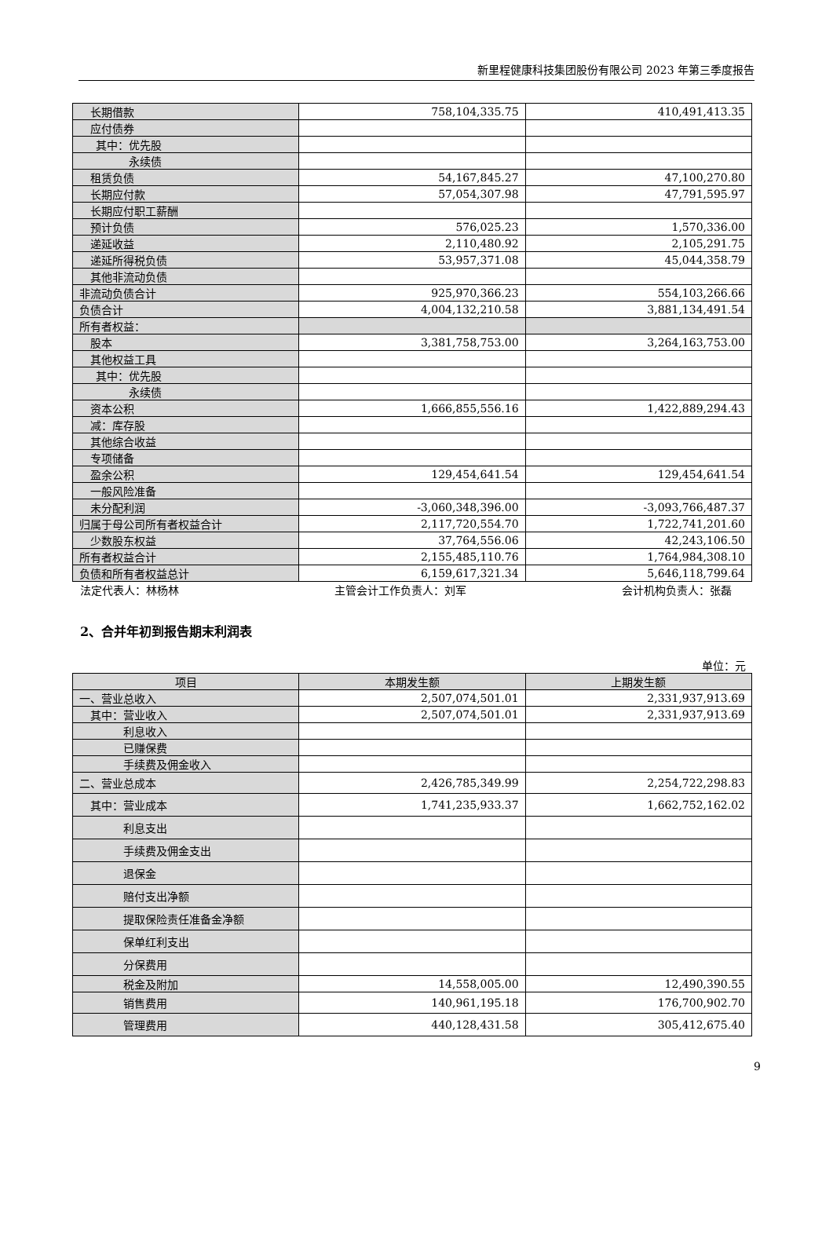新里程健康科技集团股份有限公司 2023 年第三季度报告
| 长期借款 | 758,104,335.75 | 410,491,413.35 |
| 应付债券 | | |
| 其中：优先股 | | |
| 永续债 | | |
| 租赁负债 | 54,167,845.27 | 47,100,270.80 |
| 长期应付款 | 57,054,307.98 | 47,791,595.97 |
| 长期应付职工薪酬 | | |
| 预计负债 | 576,025.23 | 1,570,336.00 |
| 递延收益 | 2,110,480.92 | 2,105,291.75 |
| 递延所得税负债 | 53,957,371.08 | 45,044,358.79 |
| 其他非流动负债 | | |
| 非流动负债合计 | 925,970,366.23 | 554,103,266.66 |
| 负债合计 | 4,004,132,210.58 | 3,881,134,491.54 |
| 所有者权益： | | |
| 股本 | 3,381,758,753.00 | 3,264,163,753.00 |
| 其他权益工具 | | |
| 其中：优先股 | | |
| 永续债 | | |
| 资本公积 | 1,666,855,556.16 | 1,422,889,294.43 |
| 减：库存股 | | |
| 其他综合收益 | | |
| 专项储备 | | |
| 盈余公积 | 129,454,641.54 | 129,454,641.54 |
| 一般风险准备 | | |
| 未分配利润 | -3,060,348,396.00 | -3,093,766,487.37 |
| 归属于母公司所有者权益合计 | 2,117,720,554.70 | 1,722,741,201.60 |
| 少数股东权益 | 37,764,556.06 | 42,243,106.50 |
| 所有者权益合计 | 2,155,485,110.76 | 1,764,984,308.10 |
| 负债和所有者权益总计 | 6,159,617,321.34 | 5,646,118,799.64 |
法定代表人：林杨林 主管会计工作负责人：刘军 会计机构负责人：张磊
2、合并年初到报告期末利润表
单位：元
| 项目 | 本期发生额 | 上期发生额 |
| --- | --- | --- |
| 一、营业总收入 | 2,507,074,501.01 | 2,331,937,913.69 |
| 其中：营业收入 | 2,507,074,501.01 | 2,331,937,913.69 |
| 利息收入 | | |
| 已赚保费 | | |
| 手续费及佣金收入 | | |
| 二、营业总成本 | 2,426,785,349.99 | 2,254,722,298.83 |
| 其中：营业成本 | 1,741,235,933.37 | 1,662,752,162.02 |
| 利息支出 | | |
| 手续费及佣金支出 | | |
| 退保金 | | |
| 赔付支出净额 | | |
| 提取保险责任准备金净额 | | |
| 保单红利支出 | | |
| 分保费用 | | |
| 税金及附加 | 14,558,005.00 | 12,490,390.55 |
| 销售费用 | 140,961,195.18 | 176,700,902.70 |
| 管理费用 | 440,128,431.58 | 305,412,675.40 |
9